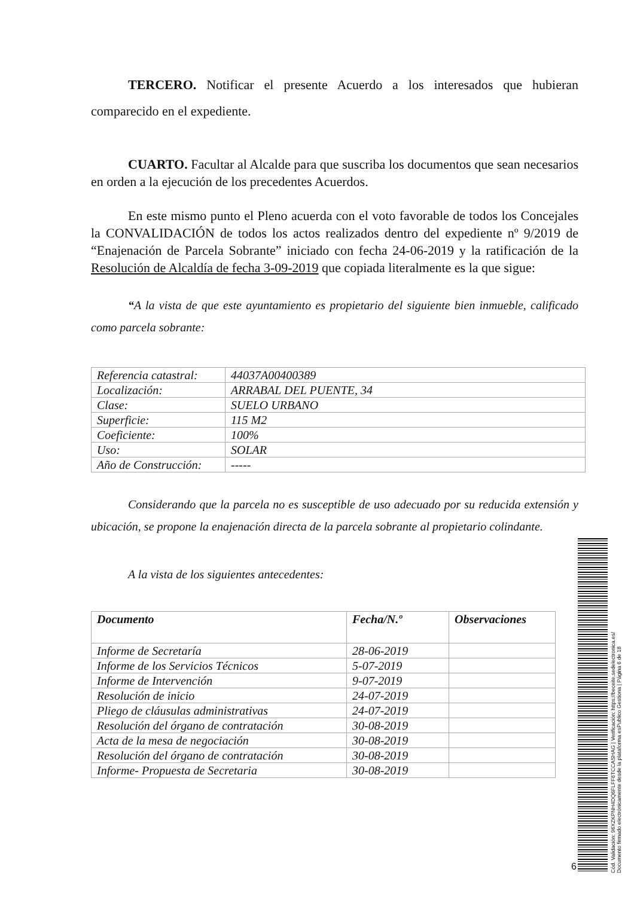TERCERO. Notificar el presente Acuerdo a los interesados que hubieran comparecido en el expediente.
CUARTO. Facultar al Alcalde para que suscriba los documentos que sean necesarios en orden a la ejecución de los precedentes Acuerdos.
En este mismo punto el Pleno acuerda con el voto favorable de todos los Concejales la CONVALIDACIÓN de todos los actos realizados dentro del expediente nº 9/2019 de “Enajenación de Parcela Sobrante” iniciado con fecha 24-06-2019 y la ratificación de la Resolución de Alcaldía de fecha 3-09-2019 que copiada literalmente es la que sigue:
“A la vista de que este ayuntamiento es propietario del siguiente bien inmueble, calificado como parcela sobrante:
| Referencia catastral: | 44037A00400389 |
| Localización: | ARRABAL DEL PUENTE, 34 |
| Clase: | SUELO URBANO |
| Superficie: | 115 M2 |
| Coeficiente: | 100% |
| Uso: | SOLAR |
| Año de Construcción: | ----- |
Considerando que la parcela no es susceptible de uso adecuado por su reducida extensión y ubicación, se propone la enajenación directa de la parcela sobrante al propietario colindante.
A la vista de los siguientes antecedentes:
| Documento | Fecha/N.º | Observaciones |
| --- | --- | --- |
| Informe de Secretaría | 28-06-2019 | |
| Informe de los Servicios Técnicos | 5-07-2019 | |
| Informe de Intervención | 9-07-2019 | |
| Resolución de inicio | 24-07-2019 | |
| Pliego de cláusulas administrativas | 24-07-2019 | |
| Resolución del órgano de contratación | 30-08-2019 | |
| Acta de la mesa de negociación | 30-08-2019 | |
| Resolución del órgano de contratación | 30-08-2019 | |
| Informe- Propuesta de Secretaria | 30-08-2019 | |
Cód. Validación: 96XZKPNH4DQ6FLFF6TCCASHAG | Verificación: https://beceite.sedelectronica.es/
Documento firmado electrónicamente desde la plataforma esPublico Gestiona | Página 6 de 18
6